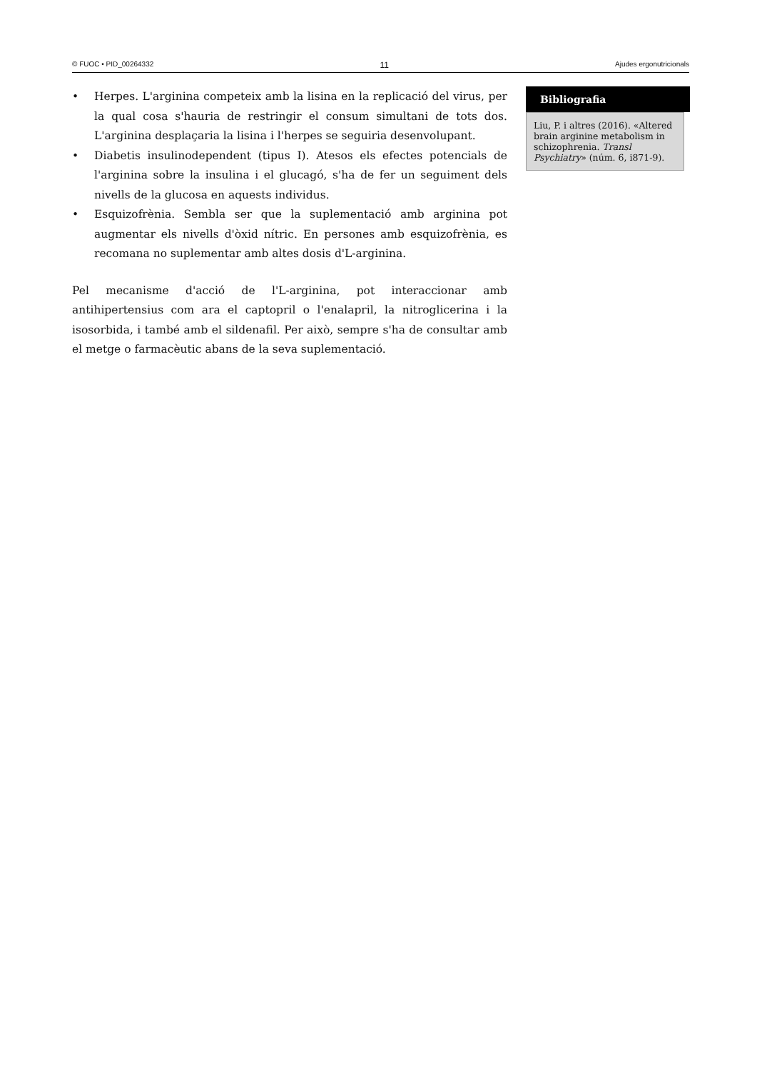© FUOC • PID_00264332 11 Ajudes ergonutricionals
• Herpes. L'arginina competeix amb la lisina en la replicació del virus, per la qual cosa s'hauria de restringir el consum simultani de tots dos. L'arginina desplaçaria la lisina i l'herpes se seguiria desenvolupant.
• Diabetis insulinodependent (tipus I). Atesos els efectes potencials de l'arginina sobre la insulina i el glucagó, s'ha de fer un seguiment dels nivells de la glucosa en aquests individus.
• Esquizofrènia. Sembla ser que la suplementació amb arginina pot augmentar els nivells d'òxid nítric. En persones amb esquizofrènia, es recomana no suplementar amb altes dosis d'L-arginina.
Pel mecanisme d'acció de l'L-arginina, pot interaccionar amb antihipertensius com ara el captopril o l'enalapril, la nitroglicerina i la isosorbida, i també amb el sildenafil. Per això, sempre s'ha de consultar amb el metge o farmacèutic abans de la seva suplementació.
Bibliografia
Liu, P. i altres (2016). «Altered brain arginine metabolism in schizophrenia. Transl Psychiatry» (núm. 6, i871-9).